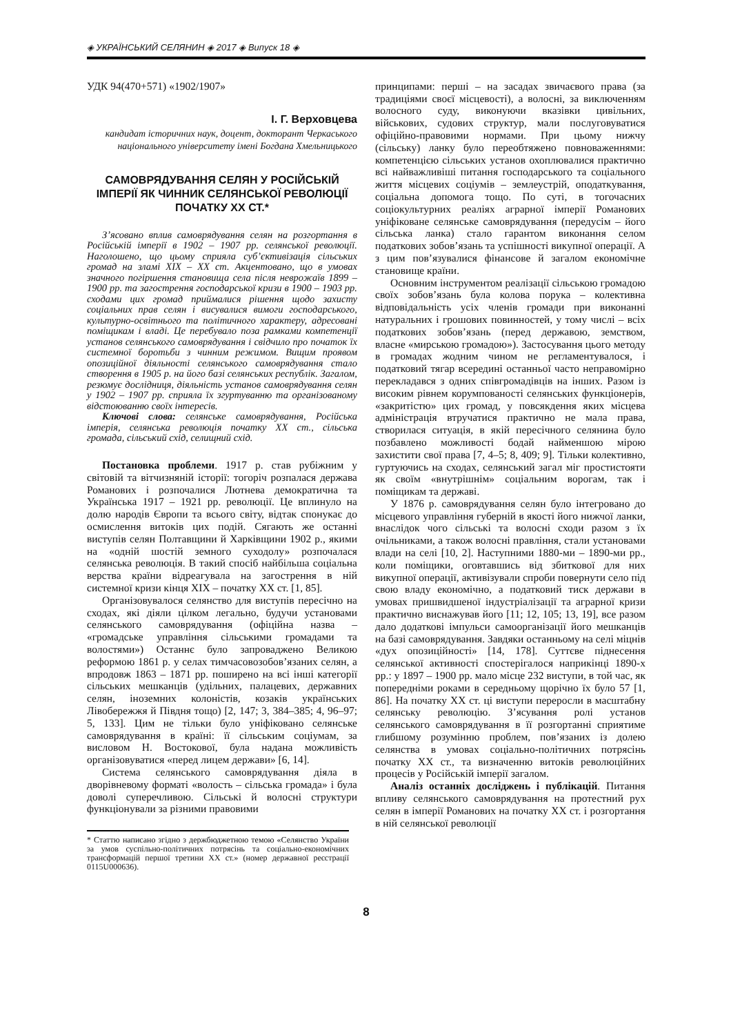◈ УКРАЇНСЬКИЙ СЕЛЯНИН ◈ 2017 ◈ Випуск 18 ◈
УДК 94(470+571) «1902/1907»
І. Г. Верховцева
кандидат історичних наук, доцент, докторант Черкаського національного університету імені Богдана Хмельницького
САМОВРЯДУВАННЯ СЕЛЯН У РОСІЙСЬКІЙ ІМПЕРІЇ ЯК ЧИННИК СЕЛЯНСЬКОЇ РЕВОЛЮЦІЇ ПОЧАТКУ ХХ СТ.*
З’ясовано вплив самоврядування селян на розгортання в Російській імперії в 1902 – 1907 рр. селянської революції. Наголошено, що цьому сприяла суб’єктивізація сільських громад на зламі ХІХ – ХХ ст. Акцентовано, що в умовах значного погіршення становища села після неврожаїв 1899 – 1900 рр. та загострення господарської кризи в 1900 – 1903 рр. сходами цих громад приймалися рішення щодо захисту соціальних прав селян і висувалися вимоги господарського, культурно-освітнього та політичного характеру, адресовані поміщикам і владі. Це перебувало поза рамками компетенції установ селянського самоврядування і свідчило про початок їх системної боротьби з чинним режимом. Вищим проявом опозиційної діяльності селянського самоврядування стало створення в 1905 р. на його базі селянських республік. Загалом, резюмує дослідниця, діяльність установ самоврядування селян у 1902 – 1907 рр. сприяла їх згуртуванню та організованому відстоюванню своїх інтересів.
Ключові слова: селянське самоврядування, Російська імперія, селянська революція початку ХХ ст., сільська громада, сільський схід, селищний схід.
Постановка проблеми. 1917 р. став рубіжним у світовій та вітчизняній історії: тогоріч розпалася держава Романових і розпочалися Лютнева демократична та Українська 1917 – 1921 рр. революції. Це вплинуло на долю народів Європи та всього світу, відтак спонукає до осмислення витоків цих подій. Сягають же останні виступів селян Полтавщини й Харківщини 1902 р., якими на «одній шостій земного суходолу» розпочалася селянська революція. В такий спосіб найбільша соціальна верства країни відреагувала на загострення в ній системної кризи кінця ХІХ – початку ХХ ст. [1, 85].
Організовувалося селянство для виступів пересічно на сходах, які діяли цілком легально, будучи установами селянського самоврядування (офіційна назва – «громадське управління сільськими громадами та волостями») Останнє було запроваджено Великою реформою 1861 р. у селах тимчасовозобов’язаних селян, а впродовж 1863 – 1871 рр. поширено на всі інші категорії сільських мешканців (удільних, палацевих, державних селян, іноземних колоністів, козаків українських Лівобережжя й Півдня тощо) [2, 147; 3, 384–385; 4, 96–97; 5, 133]. Цим не тільки було уніфіковано селянське самоврядування в країні: її сільським соціумам, за висловом Н. Востокової, була надана можливість організовуватися «перед лицем держави» [6, 14].
Система селянського самоврядування діяла в дворівневому форматі «волость – сільська громада» і була доволі суперечливою. Сільські й волосні структури функціонували за різними правовими
* Статтю написано згідно з держбюджетною темою «Селянство України за умов суспільно-політичних потрясінь та соціально-економічних трансформацій першої третини ХХ ст.» (номер державної реєстрації 0115U000636).
принципами: перші – на засадах звичаєвого права (за традиціями своєї місцевості), а волосні, за виключенням волосного суду, виконуючи вказівки цивільних, військових, судових структур, мали послуговуватися офіційно-правовими нормами. При цьому нижчу (сільську) ланку було переобтяжено повноваженнями: компетенцією сільських установ охоплювалися практично всі найважливіші питання господарського та соціального життя місцевих соціумів – землеустрій, оподаткування, соціальна допомога тощо. По суті, в тогочасних соціокультурних реаліях аграрної імперії Романових уніфіковане селянське самоврядування (передусім – його сільська ланка) стало гарантом виконання селом податкових зобов’язань та успішності викупної операції. А з цим пов’язувалися фінансове й загалом економічне становище країни.
Основним інструментом реалізації сільською громадою своїх зобов’язань була колова порука – колективна відповідальність усіх членів громади при виконанні натуральних і грошових повинностей, у тому числі – всіх податкових зобов’язань (перед державою, земством, власне «мирською громадою»). Застосування цього методу в громадах жодним чином не регламентувалося, і податковий тягар всередині останньої часто неправомірно перекладався з одних співгромадівців на інших. Разом із високим рівнем корумпованості селянських функціонерів, «закритістю» цих громад, у повсякдення яких місцева адміністрація втручатися практично не мала права, створилася ситуація, в якій пересічного селянина було позбавлено можливості бодай найменшою мірою захистити свої права [7, 4–5; 8, 409; 9]. Тільки колективно, гуртуючись на сходах, селянський загал міг простистояти як своїм «внутрішнім» соціальним ворогам, так і поміщикам та державі.
У 1876 р. самоврядування селян було інтегровано до місцевого управління губерній в якості його нижчої ланки, внаслідок чого сільські та волосні сходи разом з їх очільниками, а також волосні правління, стали установами влади на селі [10, 2]. Наступними 1880-ми – 1890-ми рр., коли поміщики, оговтавшись від збиткової для них викупної операції, активізували спроби повернути село під свою владу економічно, а податковий тиск держави в умовах пришвидшеної індустріалізації та аграрної кризи практично виснажував його [11; 12, 105; 13, 19], все разом дало додаткові імпульси самоорганізації його мешканців на базі самоврядування. Завдяки останньому на селі міцнів «дух опозиційності» [14, 178]. Суттєве піднесення селянської активності спостерігалося наприкінці 1890-х рр.: у 1897 – 1900 рр. мало місце 232 виступи, в той час, як попередніми роками в середньому щорічно їх було 57 [1, 86]. На початку ХХ ст. ці виступи переросли в масштабну селянську революцію. З’ясування ролі установ селянського самоврядування в її розгортанні сприятиме глибшому розумінню проблем, пов’язаних із долею селянства в умовах соціально-політичних потрясінь початку ХХ ст., та визначенню витоків революційних процесів у Російській імперії загалом.
Аналіз останніх досліджень і публікацій. Питання впливу селянського самоврядування на протестний рух селян в імперії Романових на початку ХХ ст. і розгортання в ній селянської революції
8